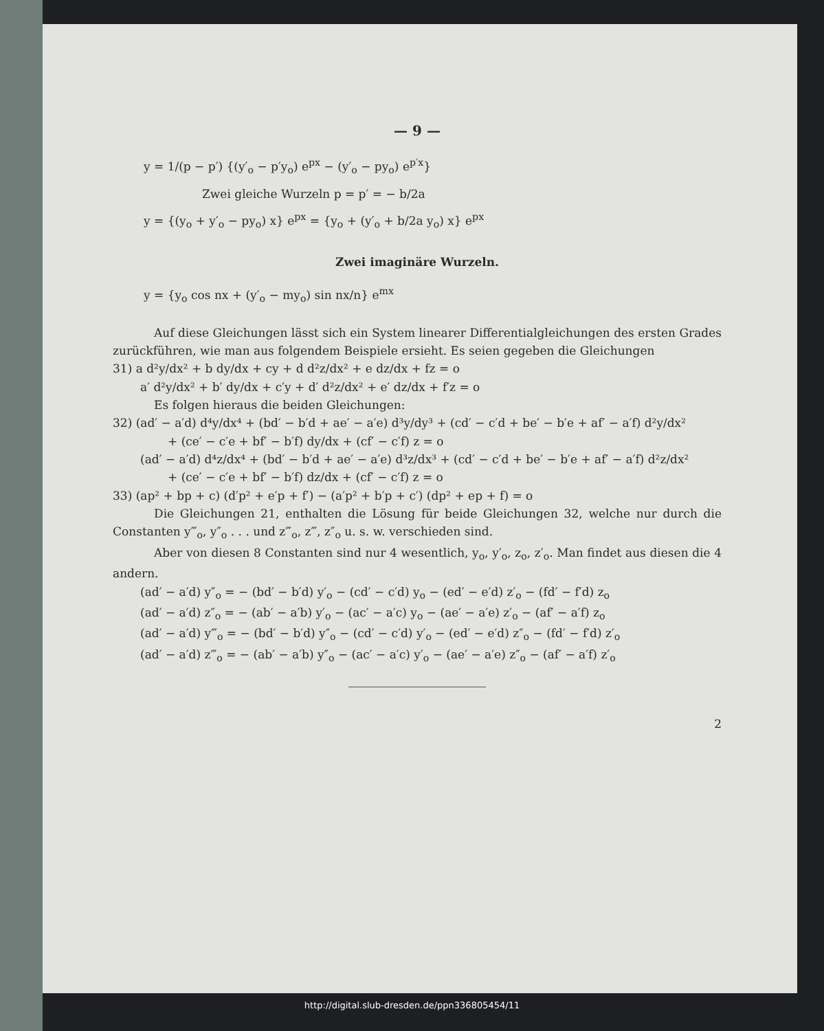— 9 —
y = 1/(p − p′) {(y′<sub>o</sub> − p′y<sub>o</sub>) e<sup>px</sup> − (y′<sub>o</sub> − py<sub>o</sub>) e<sup>p′x</sup>}
Zwei gleiche Wurzeln p = p′ = − b/2a
y = {(y<sub>o</sub> + y′<sub>o</sub> − py<sub>o</sub>) x} e<sup>px</sup> = {y<sub>o</sub> + (y′<sub>o</sub> + b/2a y<sub>o</sub>) x} e<sup>px</sup>
Zwei imaginäre Wurzeln.
y = {y<sub>o</sub> cos nx + (y′<sub>o</sub> − my<sub>o</sub>) sin nx/n} e<sup>mx</sup>
Auf diese Gleichungen lässt sich ein System linearer Differentialgleichungen des ersten Grades zurückführen, wie man aus folgendem Beispiele ersieht. Es seien gegeben die Gleichungen
31) a d²y/dx² + b dy/dx + cy + d d²z/dx² + e dz/dx + fz = o
a′ d²y/dx² + b′ dy/dx + c′y + d′ d²z/dx² + e′ dz/dx + f′z = o
Es folgen hieraus die beiden Gleichungen:
32) (ad′ − a′d) d⁴y/dx⁴ + (bd′ − b′d + ae′ − a′e) d³y/dy³ + (cd′ − c′d + be′ − b′e + af′ − a′f) d²y/dx²
+ (ce′ − c′e + bf′ − b′f) dy/dx + (cf′ − c′f) z = o
(ad′ − a′d) d⁴z/dx⁴ + (bd′ − b′d + ae′ − a′e) d³z/dx³ + (cd′ − c′d + be′ − b′e + af′ − a′f) d²z/dx²
+ (ce′ − c′e + bf′ − b′f) dz/dx + (cf′ − c′f) z = o
33) (ap² + bp + c) (d′p² + e′p + f′) − (a′p² + b′p + c′) (dp² + ep + f) = o
Die Gleichungen 21, enthalten die Lösung für beide Gleichungen 32, welche nur durch die Constanten y‴<sub>o</sub>, y″<sub>o</sub> . . . und z‴<sub>o</sub>, z‴, z″<sub>o</sub> u. s. w. verschieden sind.
Aber von diesen 8 Constanten sind nur 4 wesentlich, y<sub>o</sub>, y′<sub>o</sub>, z<sub>o</sub>, z′<sub>o</sub>. Man findet aus diesen die 4 andern.
(ad′ − a′d) y″<sub>o</sub> = − (bd′ − b′d) y′<sub>o</sub> − (cd′ − c′d) y<sub>o</sub> − (ed′ − e′d) z′<sub>o</sub> − (fd′ − f′d) z<sub>o</sub>
(ad′ − a′d) z″<sub>o</sub> = − (ab′ − a′b) y′<sub>o</sub> − (ac′ − a′c) y<sub>o</sub> − (ae′ − a′e) z′<sub>o</sub> − (af′ − a′f) z<sub>o</sub>
(ad′ − a′d) y‴<sub>o</sub> = − (bd′ − b′d) y″<sub>o</sub> − (cd′ − c′d) y′<sub>o</sub> − (ed′ − e′d) z″<sub>o</sub> − (fd′ − f′d) z′<sub>o</sub>
(ad′ − a′d) z‴<sub>o</sub> = − (ab′ − a′b) y″<sub>o</sub> − (ac′ − a′c) y′<sub>o</sub> − (ae′ − a′e) z″<sub>o</sub> − (af′ − a′f) z′<sub>o</sub>
2
http://digital.slub-dresden.de/ppn336805454/11